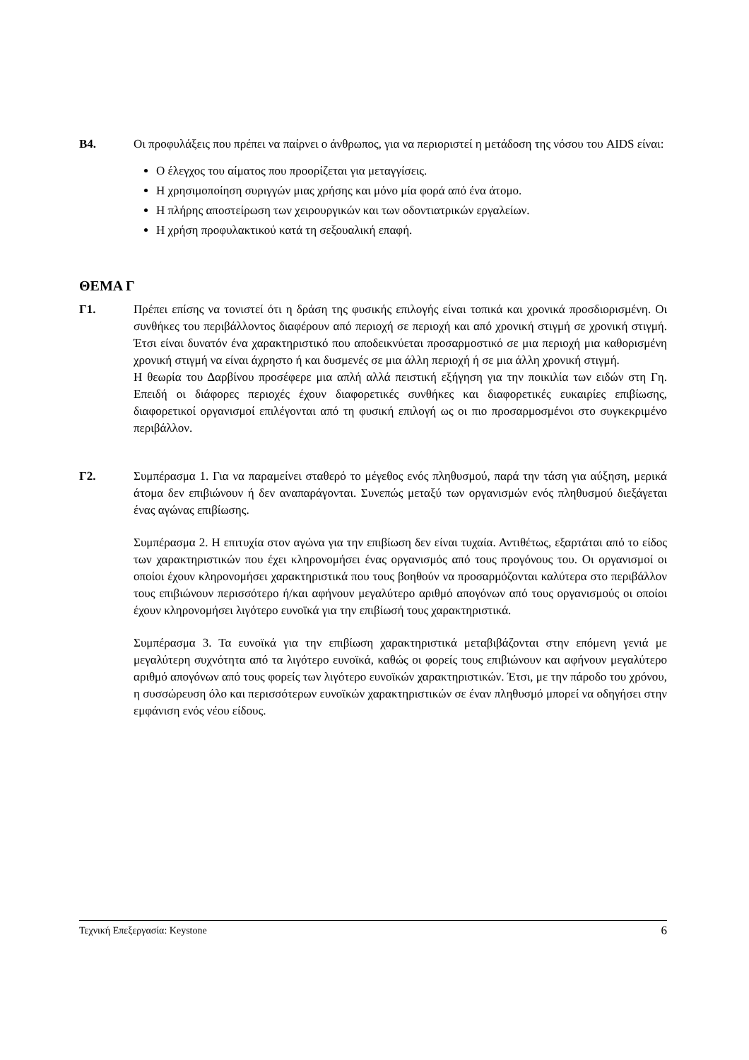Β4. Οι προφυλάξεις που πρέπει να παίρνει ο άνθρωπος, για να περιοριστεί η μετάδοση της νόσου του AIDS είναι:
Ο έλεγχος του αίματος που προορίζεται για μεταγγίσεις.
Η χρησιμοποίηση συριγγών μιας χρήσης και μόνο μία φορά από ένα άτομο.
Η πλήρης αποστείρωση των χειρουργικών και των οδοντιατρικών εργαλείων.
Η χρήση προφυλακτικού κατά τη σεξουαλική επαφή.
ΘΕΜΑ Γ
Γ1. Πρέπει επίσης να τονιστεί ότι η δράση της φυσικής επιλογής είναι τοπικά και χρονικά προσδιορισμένη. Οι συνθήκες του περιβάλλοντος διαφέρουν από περιοχή σε περιοχή και από χρονική στιγμή σε χρονική στιγμή. Έτσι είναι δυνατόν ένα χαρακτηριστικό που αποδεικνύεται προσαρμοστικό σε μια περιοχή μια καθορισμένη χρονική στιγμή να είναι άχρηστο ή και δυσμενές σε μια άλλη περιοχή ή σε μια άλλη χρονική στιγμή.
Η θεωρία του Δαρβίνου προσέφερε μια απλή αλλά πειστική εξήγηση για την ποικιλία των ειδών στη Γη. Επειδή οι διάφορες περιοχές έχουν διαφορετικές συνθήκες και διαφορετικές ευκαιρίες επιβίωσης, διαφορετικοί οργανισμοί επιλέγονται από τη φυσική επιλογή ως οι πιο προσαρμοσμένοι στο συγκεκριμένο περιβάλλον.
Γ2. Συμπέρασμα 1. Για να παραμείνει σταθερό το μέγεθος ενός πληθυσμού, παρά την τάση για αύξηση, μερικά άτομα δεν επιβιώνουν ή δεν αναπαράγονται. Συνεπώς μεταξύ των οργανισμών ενός πληθυσμού διεξάγεται ένας αγώνας επιβίωσης.
Συμπέρασμα 2. Η επιτυχία στον αγώνα για την επιβίωση δεν είναι τυχαία. Αντιθέτως, εξαρτάται από το είδος των χαρακτηριστικών που έχει κληρονομήσει ένας οργανισμός από τους προγόνους του. Οι οργανισμοί οι οποίοι έχουν κληρονομήσει χαρακτηριστικά που τους βοηθούν να προσαρμόζονται καλύτερα στο περιβάλλον τους επιβιώνουν περισσότερο ή/και αφήνουν μεγαλύτερο αριθμό απογόνων από τους οργανισμούς οι οποίοι έχουν κληρονομήσει λιγότερο ευνοϊκά για την επιβίωσή τους χαρακτηριστικά.
Συμπέρασμα 3. Τα ευνοϊκά για την επιβίωση χαρακτηριστικά μεταβιβάζονται στην επόμενη γενιά με μεγαλύτερη συχνότητα από τα λιγότερο ευνοϊκά, καθώς οι φορείς τους επιβιώνουν και αφήνουν μεγαλύτερο αριθμό απογόνων από τους φορείς των λιγότερο ευνοϊκών χαρακτηριστικών. Έτσι, με την πάροδο του χρόνου, η συσσώρευση όλο και περισσότερων ευνοϊκών χαρακτηριστικών σε έναν πληθυσμό μπορεί να οδηγήσει στην εμφάνιση ενός νέου είδους.
Τεχνική Επεξεργασία: Keystone 6